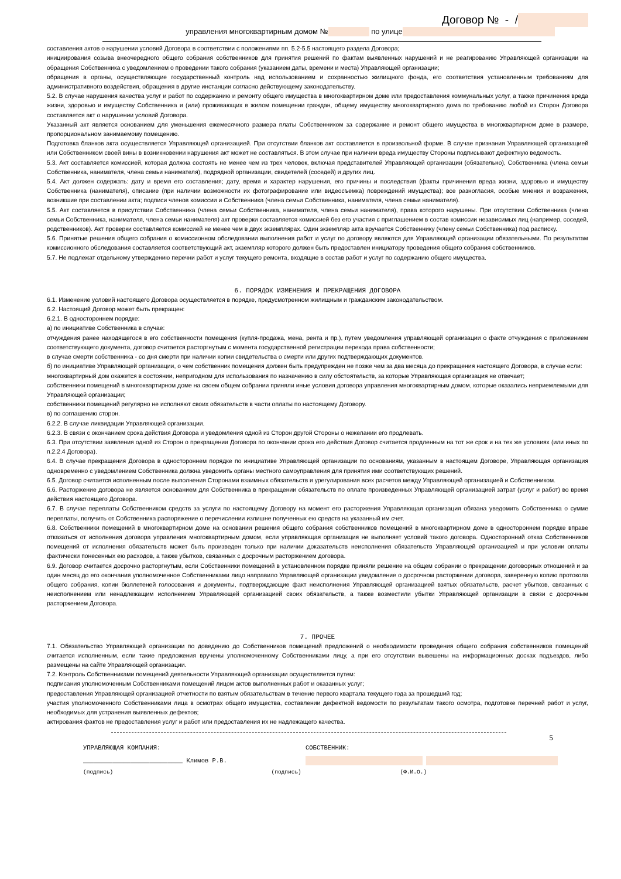Договор № - /
управления многоквартирным домом № по улице
составления актов о нарушении условий Договора в соответствии с положениями пп. 5.2-5.5 настоящего раздела Договора;
инициирования созыва внеочередного общего собрания собственников для принятия решений по фактам выявленных нарушений и не реагированию Управляющей организации на обращения Собственника с уведомлением о проведении такого собрания (указанием даты, времени и места) Управляющей организации;
обращения в органы, осуществляющие государственный контроль над использованием и сохранностью жилищного фонда, его соответствия установленным требованиям для административного воздействия, обращения в другие инстанции согласно действующему законодательству.
5.2. В случае нарушения качества услуг и работ по содержанию и ремонту общего имущества в многоквартирном доме или предоставления коммунальных услуг, а также причинения вреда жизни, здоровью и имуществу Собственника и (или) проживающих в жилом помещении граждан, общему имуществу многоквартирного дома по требованию любой из Сторон Договора составляется акт о нарушении условий Договора.
Указанный акт является основанием для уменьшения ежемесячного размера платы Собственником за содержание и ремонт общего имущества в многоквартирном доме в размере, пропорциональном занимаемому помещению.
Подготовка бланков акта осуществляется Управляющей организацией. При отсутствии бланков акт составляется в произвольной форме. В случае признания Управляющей организацией или Собственником своей вины в возникновении нарушения акт может не составляться. В этом случае при наличии вреда имуществу Стороны подписывают дефектную ведомость.
5.3. Акт составляется комиссией, которая должна состоять не менее чем из трех человек, включая представителей Управляющей организации (обязательно), Собственника (члена семьи Собственника, нанимателя, члена семьи нанимателя), подрядной организации, свидетелей (соседей) и других лиц.
5.4. Акт должен содержать: дату и время его составления; дату, время и характер нарушения, его причины и последствия (факты причинения вреда жизни, здоровью и имуществу Собственника (нанимателя), описание (при наличии возможности их фотографирование или видеосъемка) повреждений имущества); все разногласия, особые мнения и возражения, возникшие при составлении акта; подписи членов комиссии и Собственника (члена семьи Собственника, нанимателя, члена семьи нанимателя).
5.5. Акт составляется в присутствии Собственника (члена семьи Собственника, нанимателя, члена семьи нанимателя), права которого нарушены. При отсутствии Собственника (члена семьи Собственника, нанимателя, члена семьи нанимателя) акт проверки составляется комиссией без его участия с приглашением в состав комиссии независимых лиц (например, соседей, родственников). Акт проверки составляется комиссией не менее чем в двух экземплярах. Один экземпляр акта вручается Собственнику (члену семьи Собственника) под расписку.
5.6. Принятые решения общего собрания о комиссионном обследовании выполнения работ и услуг по договору являются для Управляющей организации обязательными. По результатам комиссионного обследования составляется соответствующий акт, экземпляр которого должен быть предоставлен инициатору проведения общего собрания собственников.
5.7. Не подлежат отдельному утверждению перечни работ и услуг текущего ремонта, входящие в состав работ и услуг по содержанию общего имущества.
6. ПОРЯДОК ИЗМЕНЕНИЯ И ПРЕКРАЩЕНИЯ ДОГОВОРА
6.1. Изменение условий настоящего Договора осуществляется в порядке, предусмотренном жилищным и гражданским законодательством.
6.2. Настоящий Договор может быть прекращен:
6.2.1. В одностороннем порядке:
а) по инициативе Собственника в случае:
отчуждения ранее находящегося в его собственности помещения (купля-продажа, мена, рента и пр.), путем уведомления управляющей организации о факте отчуждения с приложением соответствующего документа, договор считается расторгнутым с момента государственной регистрации перехода права собственности;
в случае смерти собственника - со дня смерти при наличии копии свидетельства о смерти или других подтверждающих документов.
б) по инициативе Управляющей организации, о чем собственник помещения должен быть предупрежден не позже чем за два месяца до прекращения настоящего Договора, в случае если:
многоквартирный дом окажется в состоянии, непригодном для использования по назначению в силу обстоятельств, за которые Управляющая организация не отвечает;
собственники помещений в многоквартирном доме на своем общем собрании приняли иные условия договора управления многоквартирным домом, которые оказались неприемлемыми для Управляющей организации;
собственники помещений регулярно не исполняют своих обязательств в части оплаты по настоящему Договору.
в) по соглашению сторон.
6.2.2. В случае ликвидации Управляющей организации.
6.2.3. В связи с окончанием срока действия Договора и уведомления одной из Сторон другой Стороны о нежелании его продлевать.
6.3. При отсутствии заявления одной из Сторон о прекращении Договора по окончании срока его действия Договор считается продленным на тот же срок и на тех же условиях (или иных по п.2.2.4 Договора).
6.4. В случае прекращения Договора в одностороннем порядке по инициативе Управляющей организации по основаниям, указанным в настоящем Договоре, Управляющая организация одновременно с уведомлением Собственника должна уведомить органы местного самоуправления для принятия ими соответствующих решений.
6.5. Договор считается исполненным после выполнения Сторонами взаимных обязательств и урегулирования всех расчетов между Управляющей организацией и Собственником.
6.6. Расторжение договора не является основанием для Собственника в прекращении обязательств по оплате произведенных Управляющей организацией затрат (услуг и работ) во время действия настоящего Договора.
6.7. В случае переплаты Собственником средств за услуги по настоящему Договору на момент его расторжения Управляющая организация обязана уведомить Собственника о сумме переплаты, получить от Собственника распоряжение о перечислении излишне полученных ею средств на указанный им счет.
6.8. Собственники помещений в многоквартирном доме на основании решения общего собрания собственников помещений в многоквартирном доме в одностороннем порядке вправе отказаться от исполнения договора управления многоквартирным домом, если управляющая организация не выполняет условий такого договора. Односторонний отказ Собственников помещений от исполнения обязательств может быть произведен только при наличии доказательств неисполнения обязательств Управляющей организацией и при условии оплаты фактически понесенных ею расходов, а также убытков, связанных с досрочным расторжением договора.
6.9. Договор считается досрочно расторгнутым, если Собственники помещений в установленном порядке приняли решение на общем собрании о прекращении договорных отношений и за один месяц до его окончания уполномоченное Собственниками лицо направило Управляющей организации уведомление о досрочном расторжении договора, заверенную копию протокола общего собрания, копии бюллетеней голосования и документы, подтверждающие факт неисполнения Управляющей организацией взятых обязательств, расчет убытков, связанных с неисполнением или ненадлежащим исполнением Управляющей организацией своих обязательств, а также возместили убытки Управляющей организации в связи с досрочным расторжением Договора.
7. ПРОЧЕЕ
7.1. Обязательство Управляющей организации по доведению до Собственников помещений предложений о необходимости проведения общего собрания собственников помещений считается исполненным, если такие предложения вручены уполномоченному Собственниками лицу, а при его отсутствии вывешены на информационных досках подъездов, либо размещены на сайте Управляющей организации.
7.2. Контроль Собственниками помещений деятельности Управляющей организации осуществляется путем:
подписания уполномоченным Собственниками помещений лицом актов выполненных работ и оказанных услуг;
предоставления Управляющей организацией отчетности по взятым обязательствам в течение первого квартала текущего года за прошедший год;
участия уполномоченного Собственниками лица в осмотрах общего имущества, составлении дефектной ведомости по результатам такого осмотра, подготовке перечней работ и услуг, необходимых для устранения выявленных дефектов;
актирования фактов не предоставления услуг и работ или предоставления их не надлежащего качества.
5
УПРАВЛЯЮЩАЯ КОМПАНИЯ: СОБСТВЕННИК:
___________________________ Климов Р.В.
(подпись) (подпись) (Ф.И.О.)